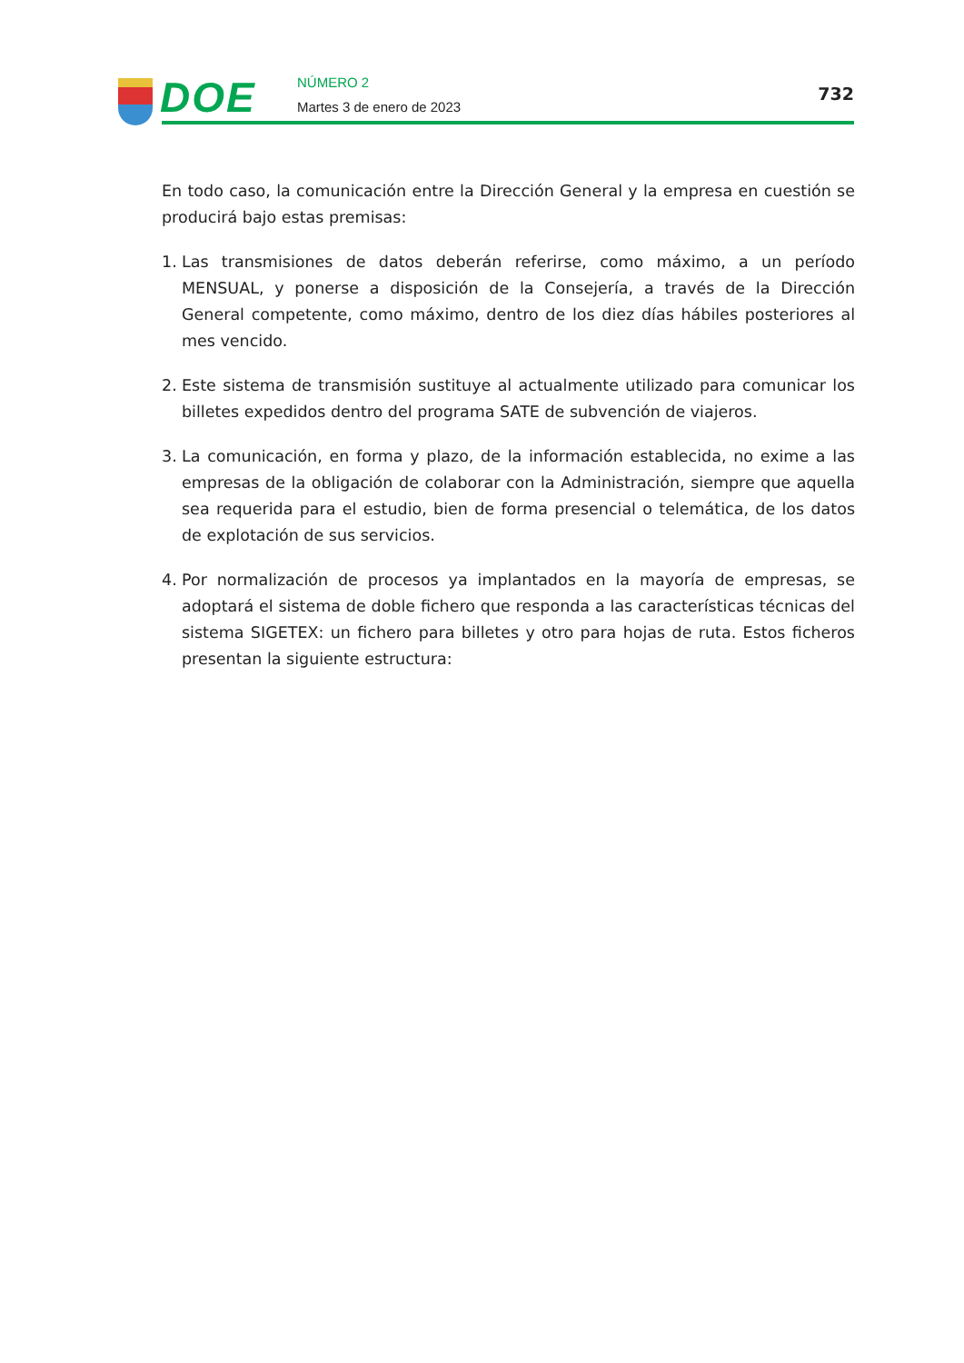DOE
NÚMERO 2
Martes 3 de enero de 2023
732
En todo caso, la comunicación entre la Dirección General y la empresa en cuestión se producirá bajo estas premisas:
1. Las transmisiones de datos deberán referirse, como máximo, a un período MENSUAL, y ponerse a disposición de la Consejería, a través de la Dirección General competente, como máximo, dentro de los diez días hábiles posteriores al mes vencido.
2. Este sistema de transmisión sustituye al actualmente utilizado para comunicar los billetes expedidos dentro del programa SATE de subvención de viajeros.
3. La comunicación, en forma y plazo, de la información establecida, no exime a las empresas de la obligación de colaborar con la Administración, siempre que aquella sea requerida para el estudio, bien de forma presencial o telemática, de los datos de explotación de sus servicios.
4. Por normalización de procesos ya implantados en la mayoría de empresas, se adoptará el sistema de doble fichero que responda a las características técnicas del sistema SIGETEX: un fichero para billetes y otro para hojas de ruta. Estos ficheros presentan la siguiente estructura: